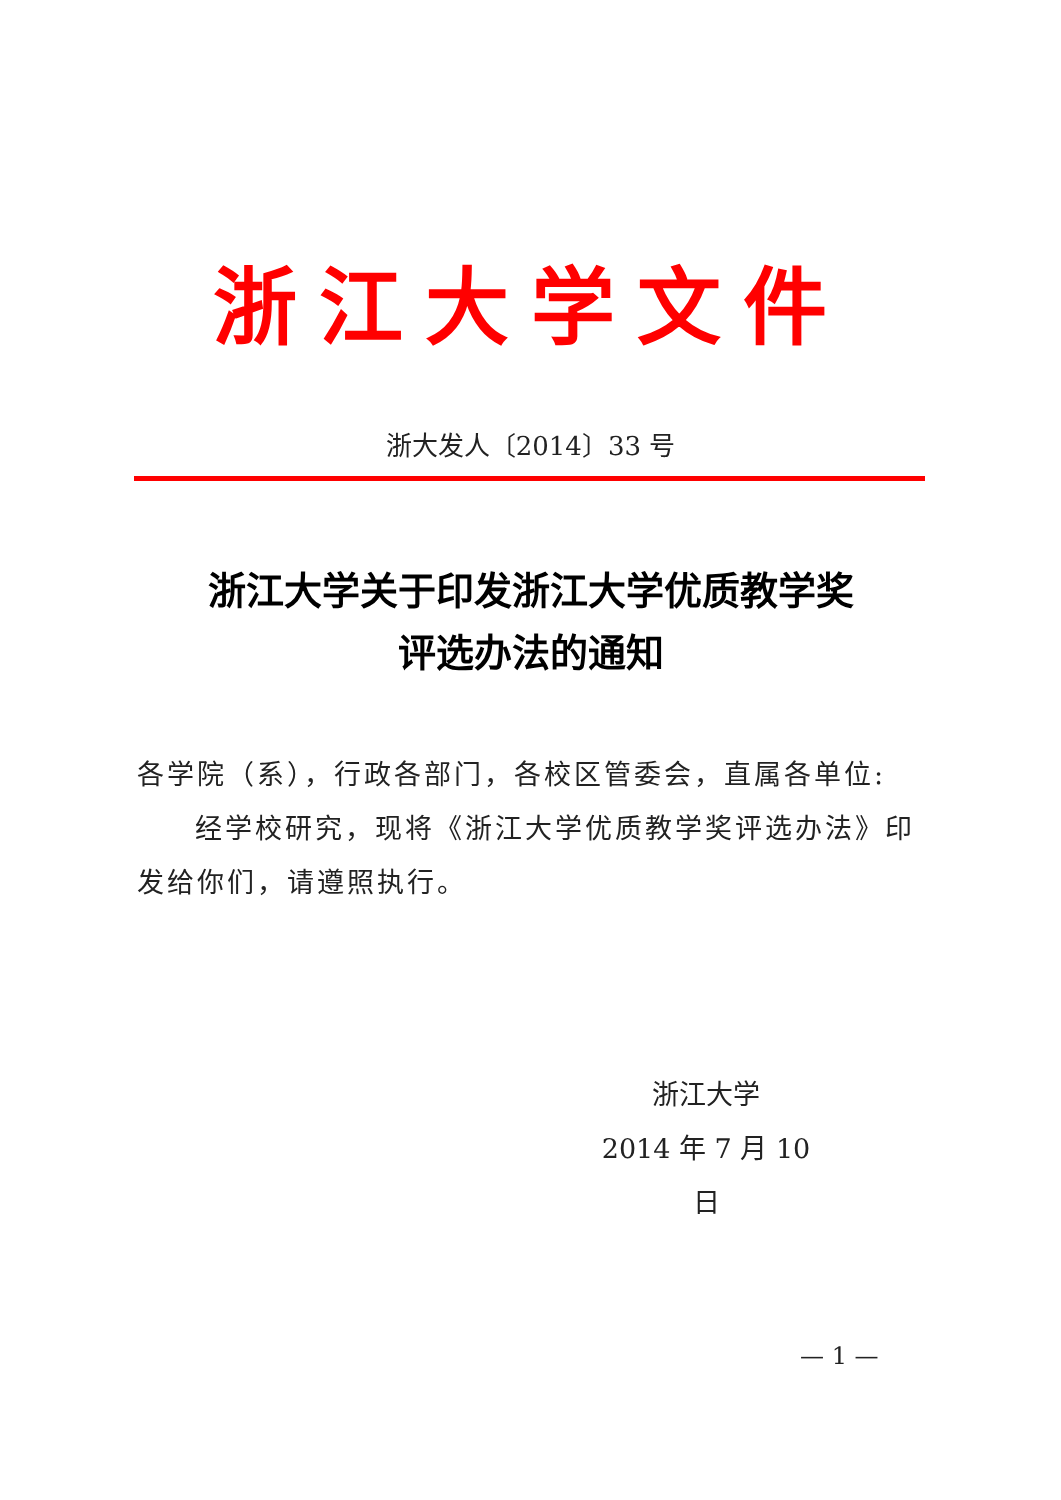浙江大学文件
浙大发人〔2014〕33 号
浙江大学关于印发浙江大学优质教学奖
评选办法的通知
各学院（系），行政各部门，各校区管委会，直属各单位:
经学校研究，现将《浙江大学优质教学奖评选办法》印发给你们，请遵照执行。
浙江大学
2014 年 7 月 10 日
— 1 —